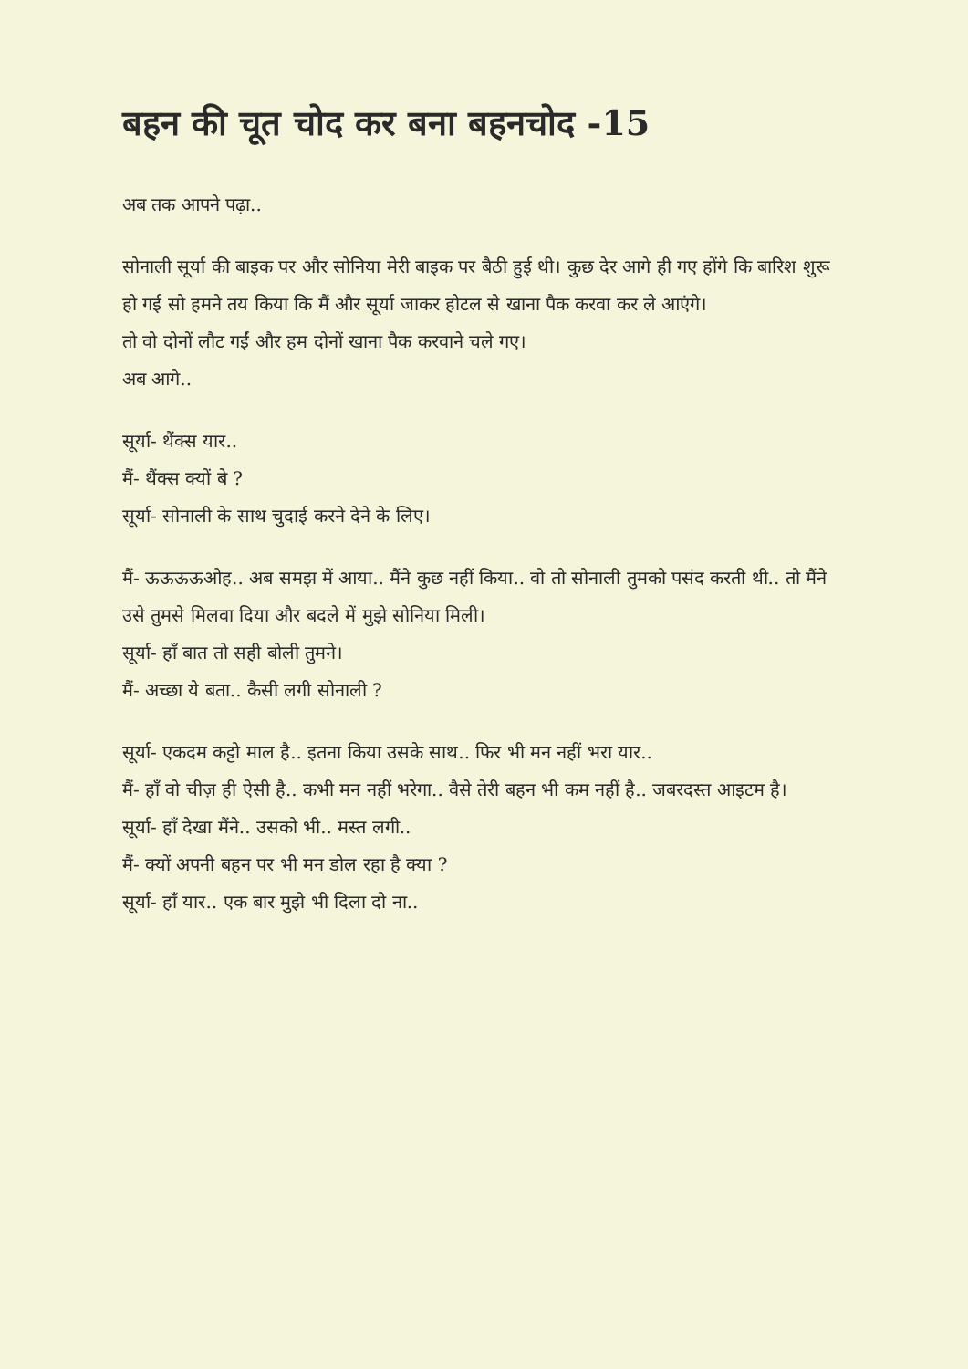बहन की चूत चोद कर बना बहनचोद -15
अब तक आपने पढ़ा..
सोनाली सूर्या की बाइक पर और सोनिया मेरी बाइक पर बैठी हुई थी। कुछ देर आगे ही गए होंगे कि बारिश शुरू हो गई सो हमने तय किया कि मैं और सूर्या जाकर होटल से खाना पैक करवा कर ले आएंगे।
तो वो दोनों लौट गईं और हम दोनों खाना पैक करवाने चले गए।
अब आगे..
सूर्या- थैंक्स यार..
मैं- थैंक्स क्यों बे ?
सूर्या- सोनाली के साथ चुदाई करने देने के लिए।
मैं- ऊऊऊऊओह.. अब समझ में आया.. मैंने कुछ नहीं किया.. वो तो सोनाली तुमको पसंद करती थी.. तो मैंने उसे तुमसे मिलवा दिया और बदले में मुझे सोनिया मिली।
सूर्या- हाँ बात तो सही बोली तुमने।
मैं- अच्छा ये बता.. कैसी लगी सोनाली ?
सूर्या- एकदम कट्टो माल है.. इतना किया उसके साथ.. फिर भी मन नहीं भरा यार..
मैं- हाँ वो चीज़ ही ऐसी है.. कभी मन नहीं भरेगा.. वैसे तेरी बहन भी कम नहीं है.. जबरदस्त आइटम है।
सूर्या- हाँ देखा मैंने.. उसको भी.. मस्त लगी..
मैं- क्यों अपनी बहन पर भी मन डोल रहा है क्या ?
सूर्या- हाँ यार.. एक बार मुझे भी दिला दो ना..